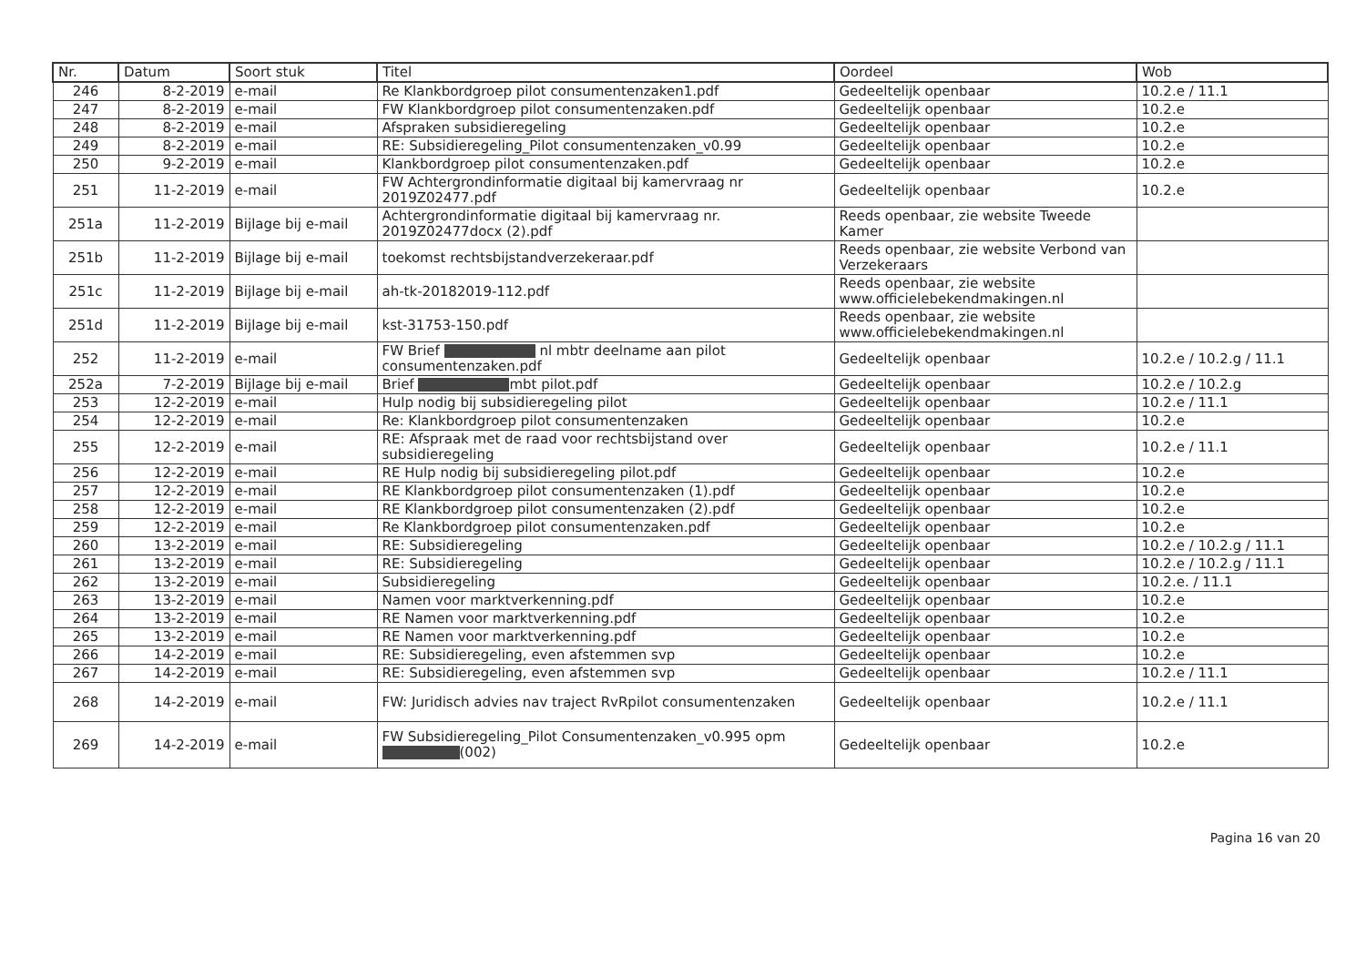| Nr. | Datum | Soort stuk | Titel | Oordeel | Wob |
| --- | --- | --- | --- | --- | --- |
| 246 | 8-2-2019 | e-mail | Re Klankbordgroep pilot consumentenzaken1.pdf | Gedeeltelijk openbaar | 10.2.e / 11.1 |
| 247 | 8-2-2019 | e-mail | FW Klankbordgroep pilot consumentenzaken.pdf | Gedeeltelijk openbaar | 10.2.e |
| 248 | 8-2-2019 | e-mail | Afspraken subsidieregeling | Gedeeltelijk openbaar | 10.2.e |
| 249 | 8-2-2019 | e-mail | RE: Subsidieregeling_Pilot consumentenzaken_v0.99 | Gedeeltelijk openbaar | 10.2.e |
| 250 | 9-2-2019 | e-mail | Klankbordgroep pilot consumentenzaken.pdf | Gedeeltelijk openbaar | 10.2.e |
| 251 | 11-2-2019 | e-mail | FW Achtergrondinformatie digitaal bij kamervraag nr 2019Z02477.pdf | Gedeeltelijk openbaar | 10.2.e |
| 251a | 11-2-2019 | Bijlage bij e-mail | Achtergrondinformatie digitaal bij kamervraag nr. 2019Z02477docx (2).pdf | Reeds openbaar, zie website Tweede Kamer | |
| 251b | 11-2-2019 | Bijlage bij e-mail | toekomst rechtsbijstandverzekeraar.pdf | Reeds openbaar, zie website Verbond van Verzekeraars | |
| 251c | 11-2-2019 | Bijlage bij e-mail | ah-tk-20182019-112.pdf | Reeds openbaar, zie website www.officielebekendmakingen.nl | |
| 251d | 11-2-2019 | Bijlage bij e-mail | kst-31753-150.pdf | Reeds openbaar, zie website www.officielebekendmakingen.nl | |
| 252 | 11-2-2019 | e-mail | FW Brief nl mbtr deelname aan pilot consumentenzaken.pdf | Gedeeltelijk openbaar | 10.2.e / 10.2.g / 11.1 |
| 252a | 7-2-2019 | Bijlage bij e-mail | Brief mbt pilot.pdf | Gedeeltelijk openbaar | 10.2.e / 10.2.g |
| 253 | 12-2-2019 | e-mail | Hulp nodig bij subsidieregeling pilot | Gedeeltelijk openbaar | 10.2.e / 11.1 |
| 254 | 12-2-2019 | e-mail | Re: Klankbordgroep pilot consumentenzaken | Gedeeltelijk openbaar | 10.2.e |
| 255 | 12-2-2019 | e-mail | RE: Afspraak met de raad voor rechtsbijstand over subsidieregeling | Gedeeltelijk openbaar | 10.2.e / 11.1 |
| 256 | 12-2-2019 | e-mail | RE Hulp nodig bij subsidieregeling pilot.pdf | Gedeeltelijk openbaar | 10.2.e |
| 257 | 12-2-2019 | e-mail | RE Klankbordgroep pilot consumentenzaken (1).pdf | Gedeeltelijk openbaar | 10.2.e |
| 258 | 12-2-2019 | e-mail | RE Klankbordgroep pilot consumentenzaken (2).pdf | Gedeeltelijk openbaar | 10.2.e |
| 259 | 12-2-2019 | e-mail | Re Klankbordgroep pilot consumentenzaken.pdf | Gedeeltelijk openbaar | 10.2.e |
| 260 | 13-2-2019 | e-mail | RE: Subsidieregeling | Gedeeltelijk openbaar | 10.2.e / 10.2.g / 11.1 |
| 261 | 13-2-2019 | e-mail | RE: Subsidieregeling | Gedeeltelijk openbaar | 10.2.e / 10.2.g / 11.1 |
| 262 | 13-2-2019 | e-mail | Subsidieregeling | Gedeeltelijk openbaar | 10.2.e. / 11.1 |
| 263 | 13-2-2019 | e-mail | Namen voor marktverkenning.pdf | Gedeeltelijk openbaar | 10.2.e |
| 264 | 13-2-2019 | e-mail | RE Namen voor marktverkenning.pdf | Gedeeltelijk openbaar | 10.2.e |
| 265 | 13-2-2019 | e-mail | RE Namen voor marktverkenning.pdf | Gedeeltelijk openbaar | 10.2.e |
| 266 | 14-2-2019 | e-mail | RE: Subsidieregeling, even afstemmen svp | Gedeeltelijk openbaar | 10.2.e |
| 267 | 14-2-2019 | e-mail | RE: Subsidieregeling, even afstemmen svp | Gedeeltelijk openbaar | 10.2.e / 11.1 |
| 268 | 14-2-2019 | e-mail | FW: Juridisch advies nav traject RvRpilot consumentenzaken | Gedeeltelijk openbaar | 10.2.e / 11.1 |
| 269 | 14-2-2019 | e-mail | FW Subsidieregeling_Pilot Consumentenzaken_v0.995 opm (002) | Gedeeltelijk openbaar | 10.2.e |
Pagina 16 van 20